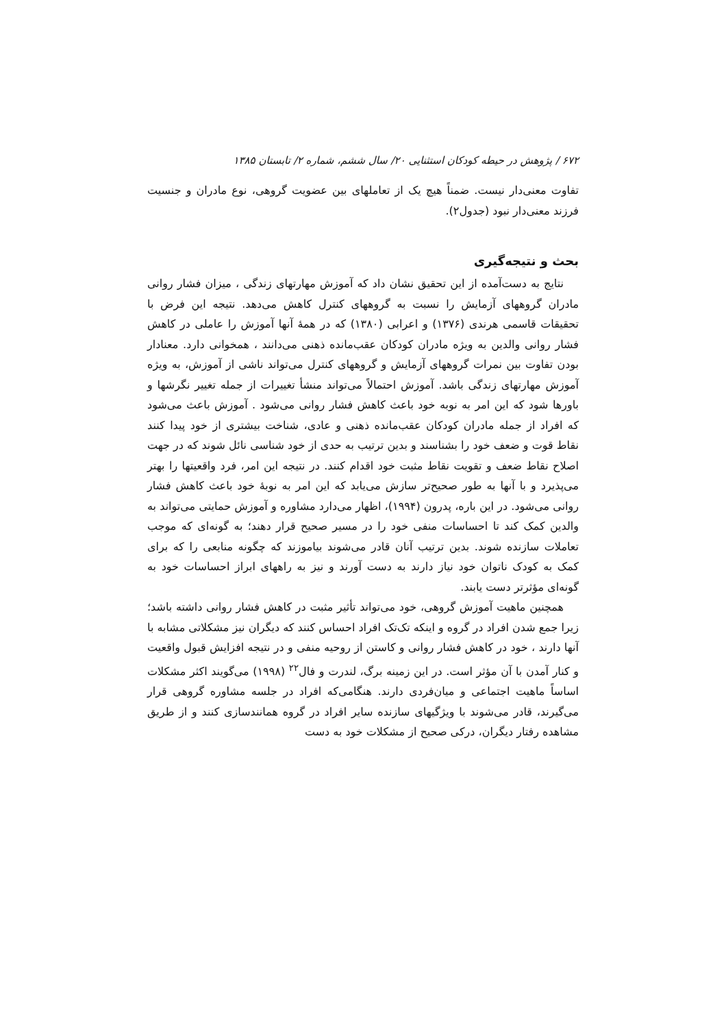۶۷۲ / پژوهش در حیطه کودکان استثنایی ۲۰/ سال ششم، شماره ۲/ تابستان ۱۳۸۵
تفاوت معنی‌دار نیست. ضمناً هیچ یک از تعاملهای بین عضویت گروهی، نوع مادران و جنسیت فرزند معنی‌دار نبود (جدول۲).
بحث و نتیجه‌گیری
نتایج به دست‌آمده از این تحقیق نشان داد که آموزش مهارتهای زندگی ، میزان فشار روانی مادران گروههای آزمایش را نسبت به گروههای کنترل کاهش می‌دهد. نتیجه این فرض با تحقیقات قاسمی هرندی (۱۳۷۶) و اعرابی (۱۳۸۰) که در همهٔ آنها آموزش را عاملی در کاهش فشار روانی والدین به ویژه مادران کودکان عقب‌مانده ذهنی می‌دانند ، همخوانی دارد. معنادار بودن تفاوت بین نمرات گروههای آزمایش و گروههای کنترل می‌تواند ناشی از آموزش، به ویژه آموزش مهارتهای زندگی باشد. آموزش احتمالاً می‌تواند منشأ تغییرات از جمله تغییر نگرشها و باورها شود که این امر به نوبه خود باعث کاهش فشار روانی می‌شود . آموزش باعث می‌شود که افراد از جمله مادران کودکان عقب‌مانده ذهنی و عادی، شناخت بیشتری از خود پیدا کنند نقاط قوت و ضعف خود را بشناسند و بدین ترتیب به حدی از خود شناسی نائل شوند که در جهت اصلاح نقاط ضعف و تقویت نقاط مثبت خود اقدام کنند. در نتیجه این امر، فرد واقعیتها را بهتر می‌پذیرد و با آنها به طور صحیح‌تر سازش می‌یابد که این امر به نوبهٔ خود باعث کاهش فشار روانی می‌شود. در این باره، پدرون (۱۹۹۴)، اظهار می‌دارد مشاوره و آموزش حمایتی می‌تواند به والدین کمک کند تا احساسات منفی خود را در مسیر صحیح قرار دهند؛ به گونه‌ای که موجب تعاملات سازنده شوند. بدین ترتیب آنان قادر می‌شوند بیاموزند که چگونه منابعی را که برای کمک به کودک ناتوان خود نیاز دارند به دست آورند و نیز به راههای ابراز احساسات خود به گونه‌ای مؤثرتر دست یابند.
همچنین ماهیت آموزش گروهی، خود می‌تواند تأثیر مثبت در کاهش فشار روانی داشته باشد؛ زیرا جمع شدن افراد در گروه و اینکه تک‌تک افراد احساس کنند که دیگران نیز مشکلاتی مشابه با آنها دارند ، خود در کاهش فشار روانی و کاستن از روحیه منفی و در نتیجه افزایش قبول واقعیت و کنار آمدن با آن مؤثر است. در این زمینه برگ، لندرت و فال<sup>۲۲</sup> (۱۹۹۸) می‌گویند اکثر مشکلات اساساً ماهیت اجتماعی و میان‌فردی دارند. هنگامی‌که افراد در جلسه مشاوره گروهی قرار می‌گیرند، قادر می‌شوند با ویژگیهای سازنده سایر افراد در گروه همانندسازی کنند و از طریق مشاهده رفتار دیگران، درکی صحیح از مشکلات خود به دست